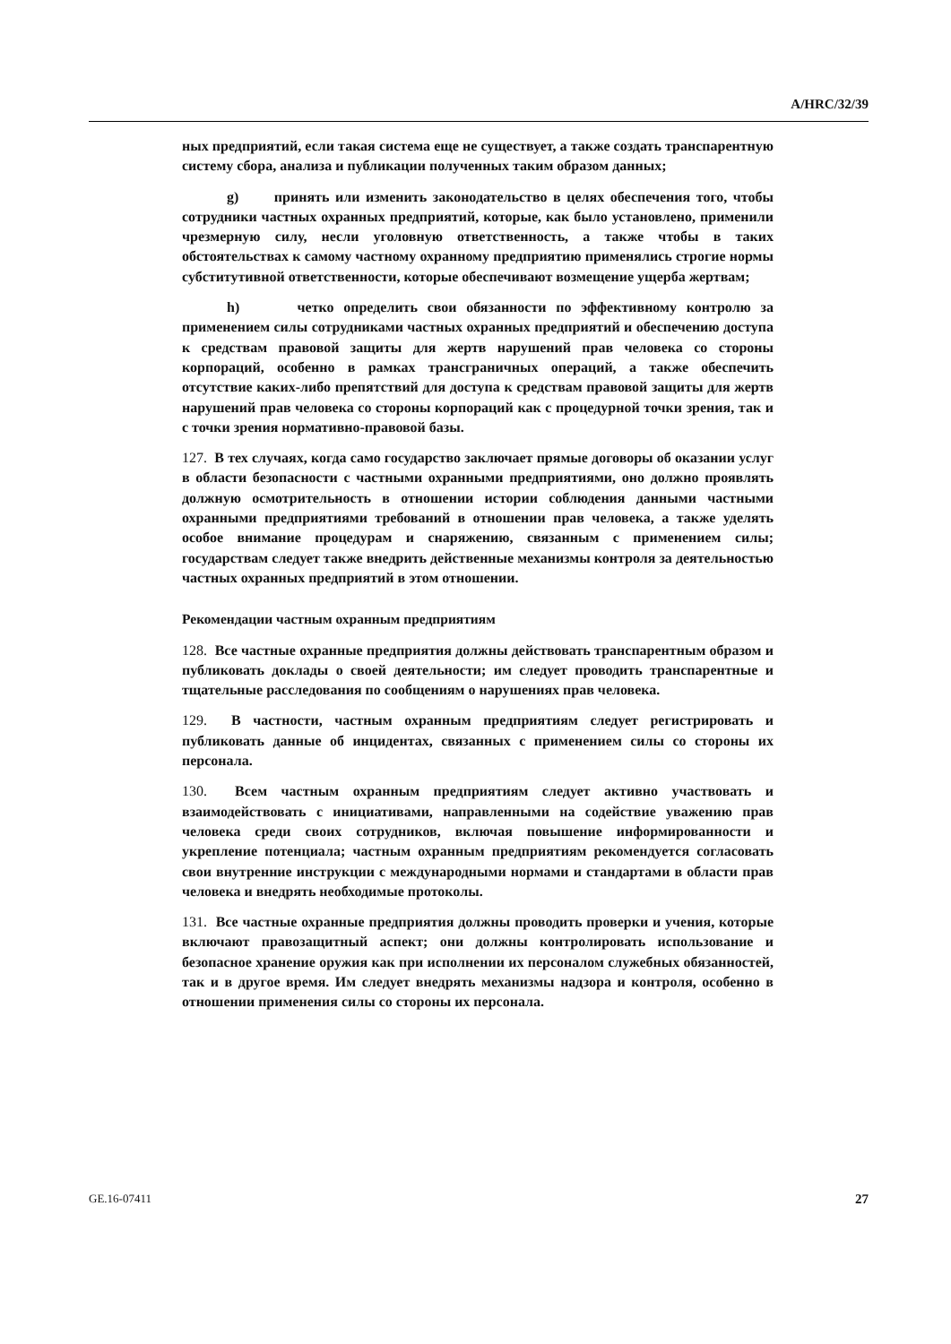A/HRC/32/39
ных предприятий, если такая система еще не существует, а также создать транспарентную систему сбора, анализа и публикации полученных таким образом данных;
g) принять или изменить законодательство в целях обеспечения того, чтобы сотрудники частных охранных предприятий, которые, как было установлено, применили чрезмерную силу, несли уголовную ответственность, а также чтобы в таких обстоятельствах к самому частному охранному предприятию применялись строгие нормы субститутивной ответственности, которые обеспечивают возмещение ущерба жертвам;
h) четко определить свои обязанности по эффективному контролю за применением силы сотрудниками частных охранных предприятий и обеспечению доступа к средствам правовой защиты для жертв нарушений прав человека со стороны корпораций, особенно в рамках трансграничных операций, а также обеспечить отсутствие каких-либо препятствий для доступа к средствам правовой защиты для жертв нарушений прав человека со стороны корпораций как с процедурной точки зрения, так и с точки зрения нормативно-правовой базы.
127. В тех случаях, когда само государство заключает прямые договоры об оказании услуг в области безопасности с частными охранными предприятиями, оно должно проявлять должную осмотрительность в отношении истории соблюдения данными частными охранными предприятиями требований в отношении прав человека, а также уделять особое внимание процедурам и снаряжению, связанным с применением силы; государствам следует также внедрить действенные механизмы контроля за деятельностью частных охранных предприятий в этом отношении.
Рекомендации частным охранным предприятиям
128. Все частные охранные предприятия должны действовать транспарентным образом и публиковать доклады о своей деятельности; им следует проводить транспарентные и тщательные расследования по сообщениям о нарушениях прав человека.
129. В частности, частным охранным предприятиям следует регистрировать и публиковать данные об инцидентах, связанных с применением силы со стороны их персонала.
130. Всем частным охранным предприятиям следует активно участвовать и взаимодействовать с инициативами, направленными на содействие уважению прав человека среди своих сотрудников, включая повышение информированности и укрепление потенциала; частным охранным предприятиям рекомендуется согласовать свои внутренние инструкции с международными нормами и стандартами в области прав человека и внедрять необходимые протоколы.
131. Все частные охранные предприятия должны проводить проверки и учения, которые включают правозащитный аспект; они должны контролировать использование и безопасное хранение оружия как при исполнении их персоналом служебных обязанностей, так и в другое время. Им следует внедрять механизмы надзора и контроля, особенно в отношении применения силы со стороны их персонала.
GE.16-07411 27